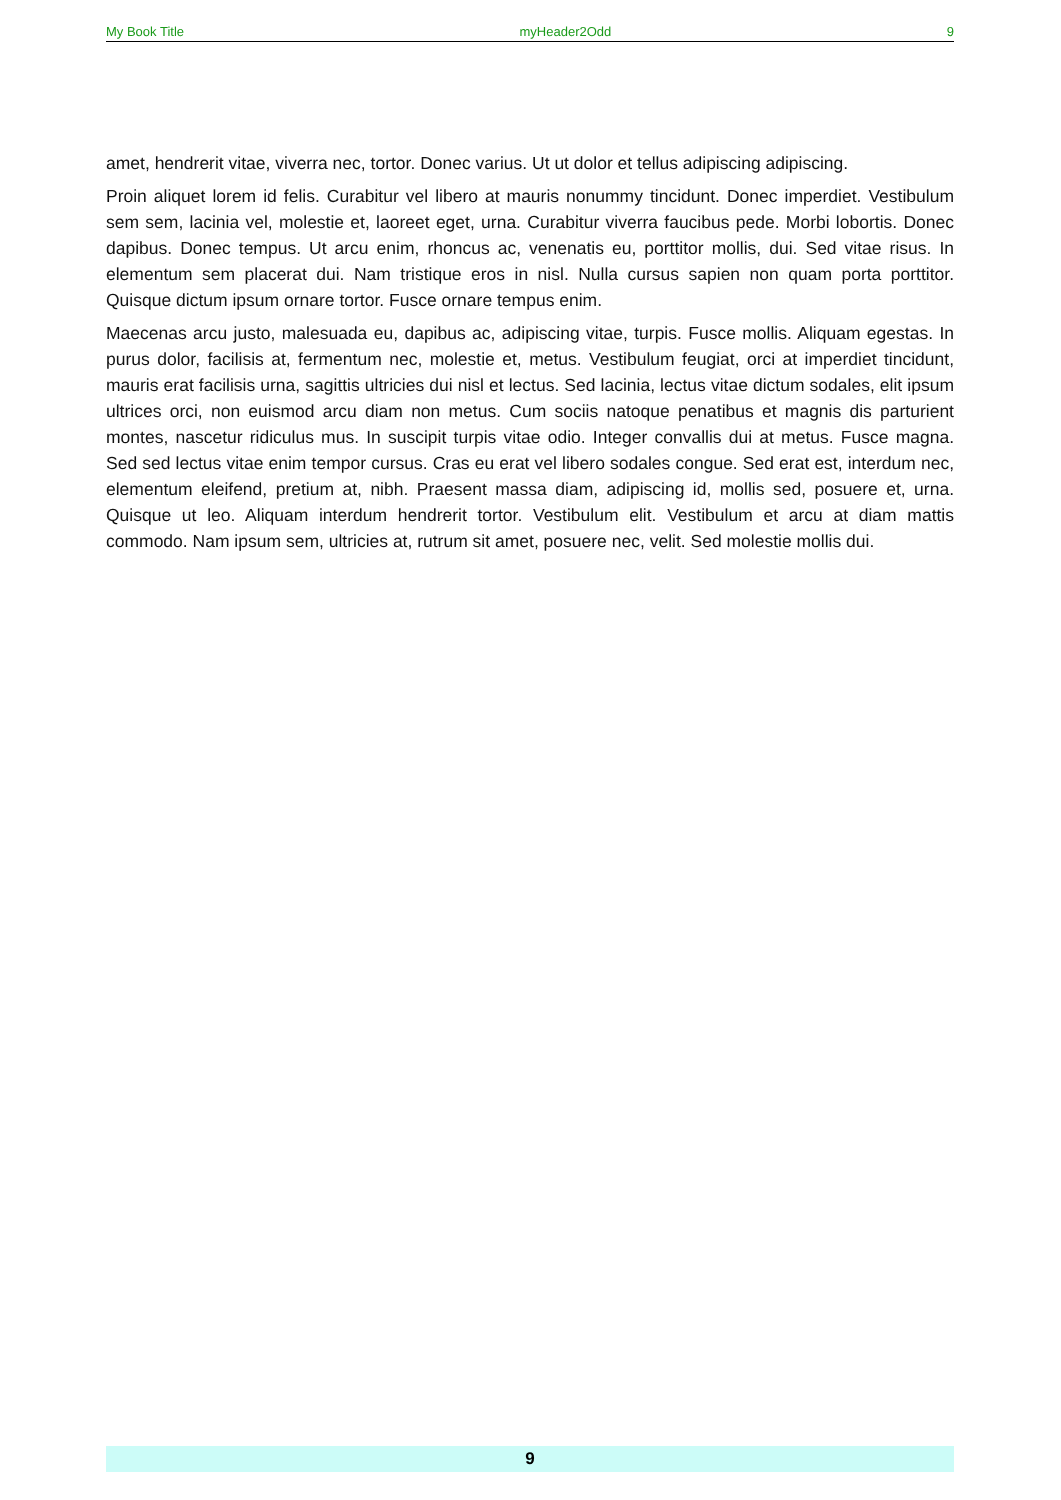My Book Title myHeader2Odd 9
amet, hendrerit vitae, viverra nec, tortor. Donec varius. Ut ut dolor et tellus adipiscing adipiscing.
Proin aliquet lorem id felis. Curabitur vel libero at mauris nonummy tincidunt. Donec imperdiet. Vestibulum sem sem, lacinia vel, molestie et, laoreet eget, urna. Curabitur viverra faucibus pede. Morbi lobortis. Donec dapibus. Donec tempus. Ut arcu enim, rhoncus ac, venenatis eu, porttitor mollis, dui. Sed vitae risus. In elementum sem placerat dui. Nam tristique eros in nisl. Nulla cursus sapien non quam porta porttitor. Quisque dictum ipsum ornare tortor. Fusce ornare tempus enim.
Maecenas arcu justo, malesuada eu, dapibus ac, adipiscing vitae, turpis. Fusce mollis. Aliquam egestas. In purus dolor, facilisis at, fermentum nec, molestie et, metus. Vestibulum feugiat, orci at imperdiet tincidunt, mauris erat facilisis urna, sagittis ultricies dui nisl et lectus. Sed lacinia, lectus vitae dictum sodales, elit ipsum ultrices orci, non euismod arcu diam non metus. Cum sociis natoque penatibus et magnis dis parturient montes, nascetur ridiculus mus. In suscipit turpis vitae odio. Integer convallis dui at metus. Fusce magna. Sed sed lectus vitae enim tempor cursus. Cras eu erat vel libero sodales congue. Sed erat est, interdum nec, elementum eleifend, pretium at, nibh. Praesent massa diam, adipiscing id, mollis sed, posuere et, urna. Quisque ut leo. Aliquam interdum hendrerit tortor. Vestibulum elit. Vestibulum et arcu at diam mattis commodo. Nam ipsum sem, ultricies at, rutrum sit amet, posuere nec, velit. Sed molestie mollis dui.
9